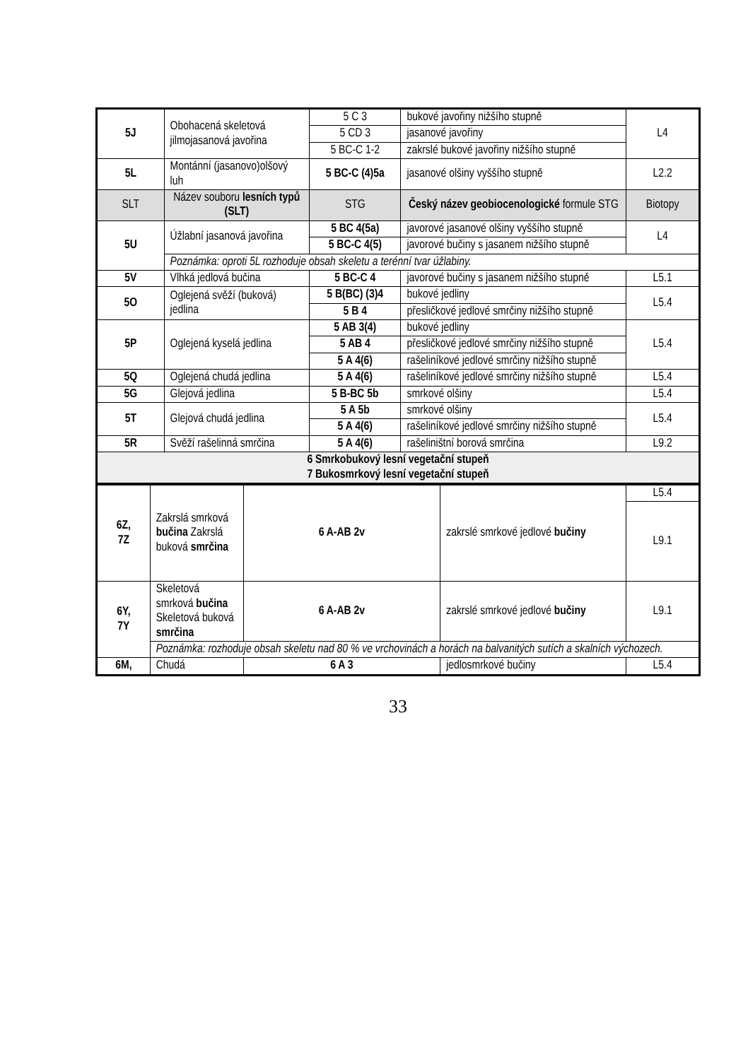| 5J | Obohacená skeletová jilmojasanová javořina | 5 C 3 | bukové javořiny nižšího stupně | L4 |
| | | 5 CD 3 | jasanové javořiny | |
| | | 5 BC-C 1-2 | zakrslé bukové javořiny nižšího stupně | |
| 5L | Montánní (jasanovo)olšový luh | 5 BC-C (4)5a | jasanové olšiny vyššího stupně | L2.2 |
| SLT | Název souboru lesních typů (SLT) | STG | Český název geobiocenologické formule STG | Biotopy |
| 5U | Úžlabní jasanová javořina | 5 BC 4(5a) | javorové jasanové olšiny vyššího stupně | L4 |
| | | 5 BC-C 4(5) | javorové bučiny s jasanem nižšího stupně | |
| | Poznámka: oproti 5L rozhoduje obsah skeletu a terénní tvar úžlabiny. | | | |
| 5V | Vlhká jedlová bučina | 5 BC-C 4 | javorové bučiny s jasanem nižšího stupně | L5.1 |
| 5O | Oglejená svěží (buková) jedlina | 5 B(BC) (3)4 | bukové jedliny | L5.4 |
| | | 5 B 4 | přesličkové jedlové smrčiny nižšího stupně | |
| 5P | Oglejená kyselá jedlina | 5 AB 3(4) | bukové jedliny | L5.4 |
| | | 5 AB 4 | přesličkové jedlové smrčiny nižšího stupně | |
| | | 5 A 4(6) | rašeliníkové jedlové smrčiny nižšího stupně | |
| 5Q | Oglejená chudá jedlina | 5 A 4(6) | rašeliníkové jedlové smrčiny nižšího stupně | L5.4 |
| 5G | Glejová jedlina | 5 B-BC 5b | smrkové olšiny | L5.4 |
| 5T | Glejová chudá jedlina | 5 A 5b | smrkové olšiny | L5.4 |
| | | 5 A 4(6) | rašeliníkové jedlové smrčiny nižšího stupně | |
| 5R | Svěží rašelinná smrčina | 5 A 4(6) | rašeliništní borová smrčina | L9.2 |
| 6 Smrkobukový lesní vegetační stupeň 7 Bukosmrkový lesní vegetační stupeň | | | | |
| 6Z, 7Z | Zakrslá smrková bučina Zakrslá buková smrčina | 6 A-AB 2v | zakrslé smrkové jedlové bučiny | L5.4 |
| | | | | L9.1 |
| 6Y, 7Y | Skeletová smrková bučina Skeletová buková smrčina | 6 A-AB 2v | zakrslé smrkové jedlové bučiny | L9.1 |
| | Poznámka: rozhoduje obsah skeletu nad 80 % ve vrchovinách a horách na balvanitých sutích a skalních výchozech. | | | |
| 6M, | Chudá | 6 A 3 | jedlosmrkové bučiny | L5.4 |
33